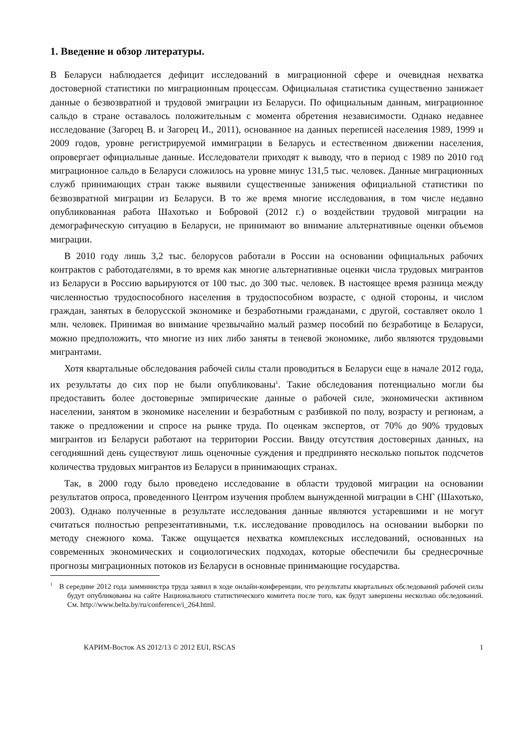1. Введение и обзор литературы.
В Беларуси наблюдается дефицит исследований в миграционной сфере и очевидная нехватка достоверной статистики по миграционным процессам. Официальная статистика существенно занижает данные о безвозвратной и трудовой эмиграции из Беларуси. По официальным данным, миграционное сальдо в стране оставалось положительным с момента обретения независимости. Однако недавнее исследование (Загорец В. и Загорец И., 2011), основанное на данных переписей населения 1989, 1999 и 2009 годов, уровне регистрируемой иммиграции в Беларусь и естественном движении населения, опровергает официальные данные. Исследователи приходят к выводу, что в период с 1989 по 2010 год миграционное сальдо в Беларуси сложилось на уровне минус 131,5 тыс. человек. Данные миграционных служб принимающих стран также выявили существенные занижения официальной статистики по безвозвратной миграции из Беларуси. В то же время многие исследования, в том числе недавно опубликованная работа Шахотько и Бобровой (2012 г.) о воздействии трудовой миграции на демографическую ситуацию в Беларуси, не принимают во внимание альтернативные оценки объемов миграции.
В 2010 году лишь 3,2 тыс. белорусов работали в России на основании официальных рабочих контрактов с работодателями, в то время как многие альтернативные оценки числа трудовых мигрантов из Беларуси в Россию варьируются от 100 тыс. до 300 тыс. человек. В настоящее время разница между численностью трудоспособного населения в трудоспособном возрасте, с одной стороны, и числом граждан, занятых в белорусской экономике и безработными гражданами, с другой, составляет около 1 млн. человек. Принимая во внимание чрезвычайно малый размер пособий по безработице в Беларуси, можно предположить, что многие из них либо заняты в теневой экономике, либо являются трудовыми мигрантами.
Хотя квартальные обследования рабочей силы стали проводиться в Беларуси еще в начале 2012 года, их результаты до сих пор не были опубликованы<sup>1</sup>. Такие обследования потенциально могли бы предоставить более достоверные эмпирические данные о рабочей силе, экономически активном населении, занятом в экономике населении и безработным с разбивкой по полу, возрасту и регионам, а также о предложении и спросе на рынке труда. По оценкам экспертов, от 70% до 90% трудовых мигрантов из Беларуси работают на территории России. Ввиду отсутствия достоверных данных, на сегодняшний день существуют лишь оценочные суждения и предпринято несколько попыток подсчетов количества трудовых мигрантов из Беларуси в принимающих странах.
Так, в 2000 году было проведено исследование в области трудовой миграции на основании результатов опроса, проведенного Центром изучения проблем вынужденной миграции в СНГ (Шахотько, 2003). Однако полученные в результате исследования данные являются устаревшими и не могут считаться полностью репрезентативными, т.к. исследование проводилось на основании выборки по методу снежного кома. Также ощущается нехватка комплексных исследований, основанных на современных экономических и социологических подходах, которые обеспечили бы среднесрочные прогнозы миграционных потоков из Беларуси в основные принимающие государства.
<sup>1</sup> В середине 2012 года замминистра труда заявил в ходе онлайн-конференции, что результаты квартальных обследований рабочей силы будут опубликованы на сайте Национального статистического комитета после того, как будут завершены несколько обследований. См. http://www.belta.by/ru/conference/i_264.html.
КАРИМ-Восток AS 2012/13 © 2012 EUI, RSCAS 1